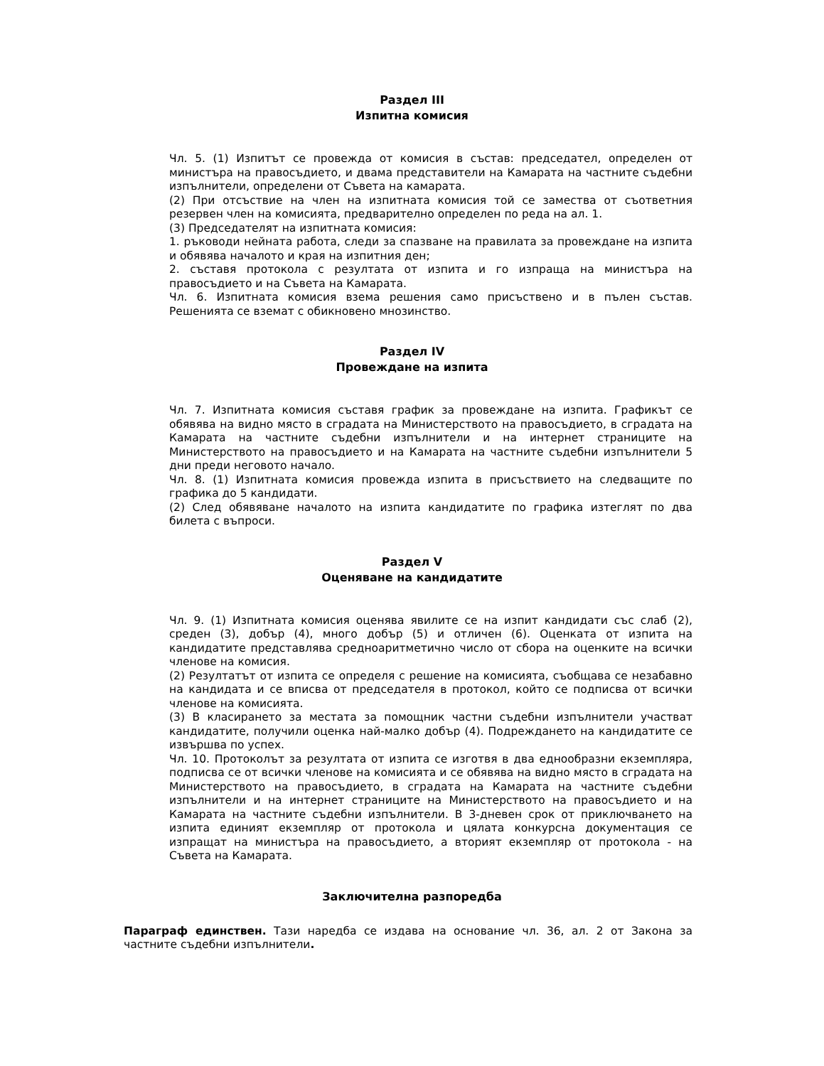Раздел III
Изпитна комисия
Чл. 5. (1) Изпитът се провежда от комисия в състав: председател, определен от министъра на правосъдието, и двама представители на Камарата на частните съдебни изпълнители, определени от Съвета на камарата.
(2) При отсъствие на член на изпитната комисия той се замества от съответния резервен член на комисията, предварително определен по реда на ал. 1.
(3) Председателят на изпитната комисия:
1. ръководи нейната работа, следи за спазване на правилата за провеждане на изпита и обявява началото и края на изпитния ден;
2. съставя протокола с резултата от изпита и го изпраща на министъра на правосъдието и на Съвета на Камарата.
Чл. 6. Изпитната комисия взема решения само присъствено и в пълен състав. Решенията се вземат с обикновено мнозинство.
Раздел IV
Провеждане на изпита
Чл. 7. Изпитната комисия съставя график за провеждане на изпита. Графикът се обявява на видно място в сградата на Министерството на правосъдието, в сградата на Камарата на частните съдебни изпълнители и на интернет страниците на Министерството на правосъдието и на Камарата на частните съдебни изпълнители 5 дни преди неговото начало.
Чл. 8. (1) Изпитната комисия провежда изпита в присъствието на следващите по графика до 5 кандидати.
(2) След обявяване началото на изпита кандидатите по графика изтеглят по два билета с въпроси.
Раздел V
Оценяване на кандидатите
Чл. 9. (1) Изпитната комисия оценява явилите се на изпит кандидати със слаб (2), среден (3), добър (4), много добър (5) и отличен (6). Оценката от изпита на кандидатите представлява средноаритметично число от сбора на оценките на всички членове на комисия.
(2) Резултатът от изпита се определя с решение на комисията, съобщава се незабавно на кандидата и се вписва от председателя в протокол, който се подписва от всички членове на комисията.
(3) В класирането за местата за помощник частни съдебни изпълнители участват кандидатите, получили оценка най-малко добър (4). Подреждането на кандидатите се извършва по успех.
Чл. 10. Протоколът за резултата от изпита се изготвя в два еднообразни екземпляра, подписва се от всички членове на комисията и се обявява на видно място в сградата на Министерството на правосъдието, в сградата на Камарата на частните съдебни изпълнители и на интернет страниците на Министерството на правосъдието и на Камарата на частните съдебни изпълнители. В 3-дневен срок от приключването на изпита единият екземпляр от протокола и цялата конкурсна документация се изпращат на министъра на правосъдието, а вторият екземпляр от протокола - на Съвета на Камарата.
Заключителна разпоредба
Параграф единствен. Тази наредба се издава на основание чл. 36, ал. 2 от Закона за частните съдебни изпълнители.